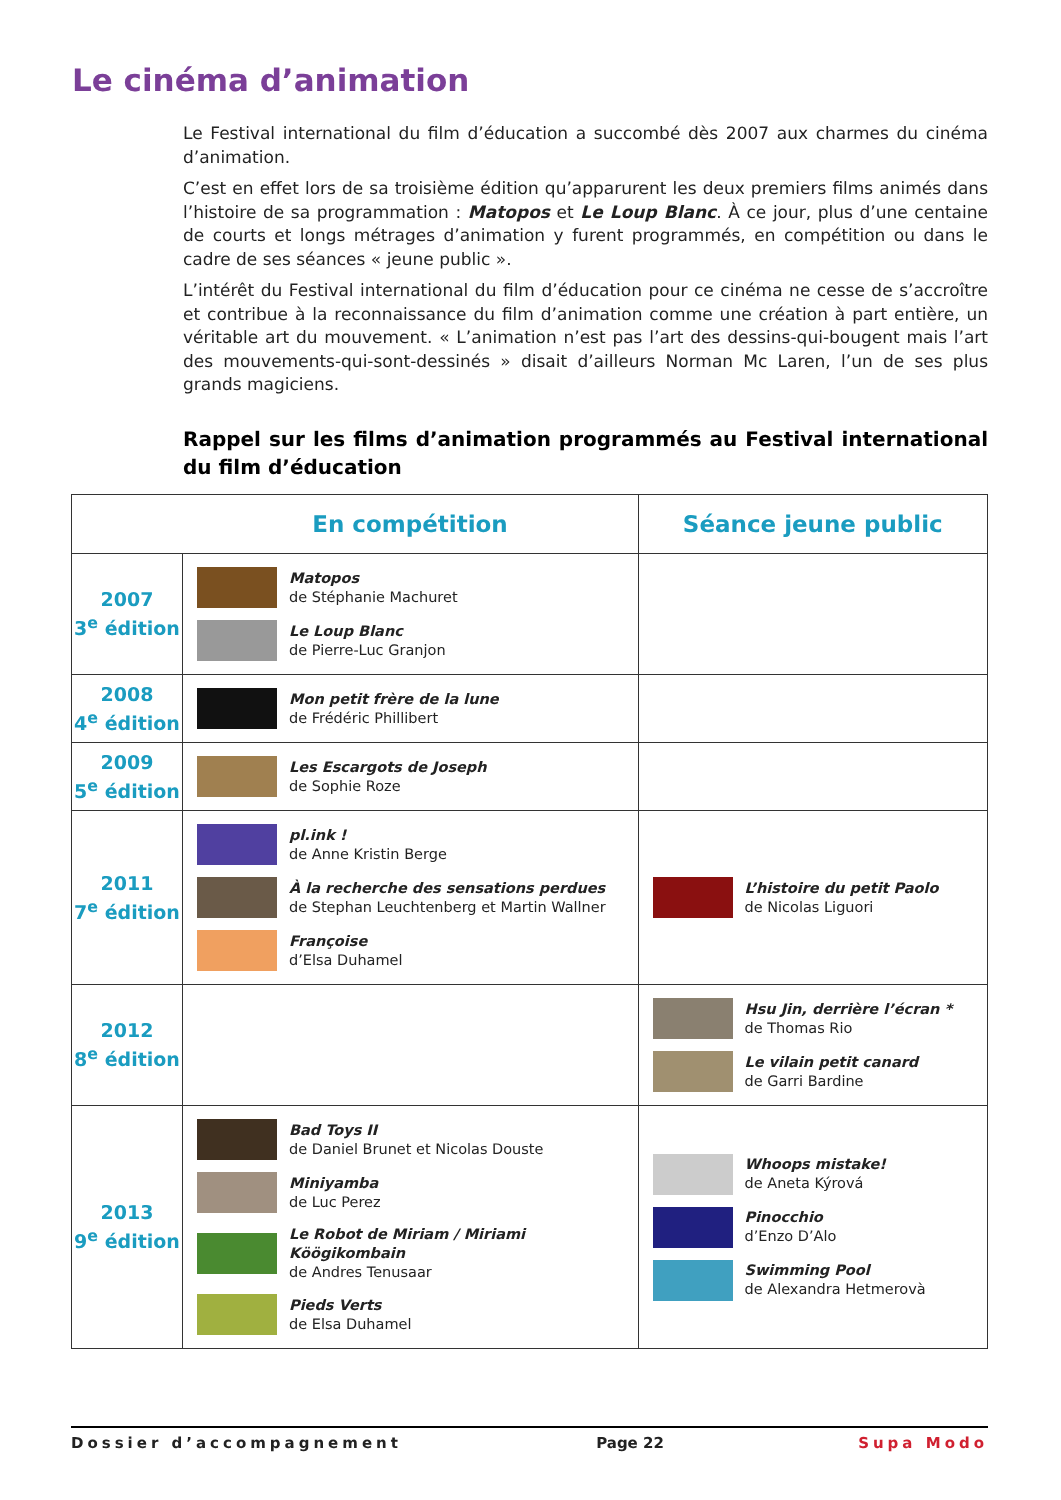Le cinéma d’animation
Le Festival international du film d’éducation a succombé dès 2007 aux charmes du cinéma d’animation.
C’est en effet lors de sa troisième édition qu’apparurent les deux premiers films animés dans l’histoire de sa programmation : Matopos et Le Loup Blanc. À ce jour, plus d’une centaine de courts et longs métrages d’animation y furent programmés, en compétition ou dans le cadre de ses séances « jeune public ».
L’intérêt du Festival international du film d’éducation pour ce cinéma ne cesse de s’accroître et contribue à la reconnaissance du film d’animation comme une création à part entière, un véritable art du mouvement. « L’animation n’est pas l’art des dessins-qui-bougent mais l’art des mouvements-qui-sont-dessinés » disait d’ailleurs Norman Mc Laren, l’un de ses plus grands magiciens.
Rappel sur les films d’animation programmés au Festival international du film d’éducation
| | En compétition | Séance jeune public |
| --- | --- | --- |
| 2007 3<sup>e</sup> édition | Matopos de Stéphanie Machuret Le Loup Blanc de Pierre-Luc Granjon | |
| 2008 4<sup>e</sup> édition | Mon petit frère de la lune de Frédéric Phillibert | |
| 2009 5<sup>e</sup> édition | Les Escargots de Joseph de Sophie Roze | |
| 2011 7<sup>e</sup> édition | pl.ink ! de Anne Kristin Berge À la recherche des sensations perdues de Stephan Leuchtenberg et Martin Wallner Françoise d’Elsa Duhamel | L’histoire du petit Paolo de Nicolas Liguori |
| 2012 8<sup>e</sup> édition | | Hsu Jin, derrière l’écran * de Thomas Rio Le vilain petit canard de Garri Bardine |
| 2013 9<sup>e</sup> édition | Bad Toys II de Daniel Brunet et Nicolas Douste Miniyamba de Luc Perez Le Robot de Miriam / Miriami Köögikombain de Andres Tenusaar Pieds Verts de Elsa Duhamel | Whoops mistake! de Aneta Kýrová Pinocchio d’Enzo D’Alo Swimming Pool de Alexandra Hetmerovà |
Dossier d’accompagnement Page 22 Supa Modo